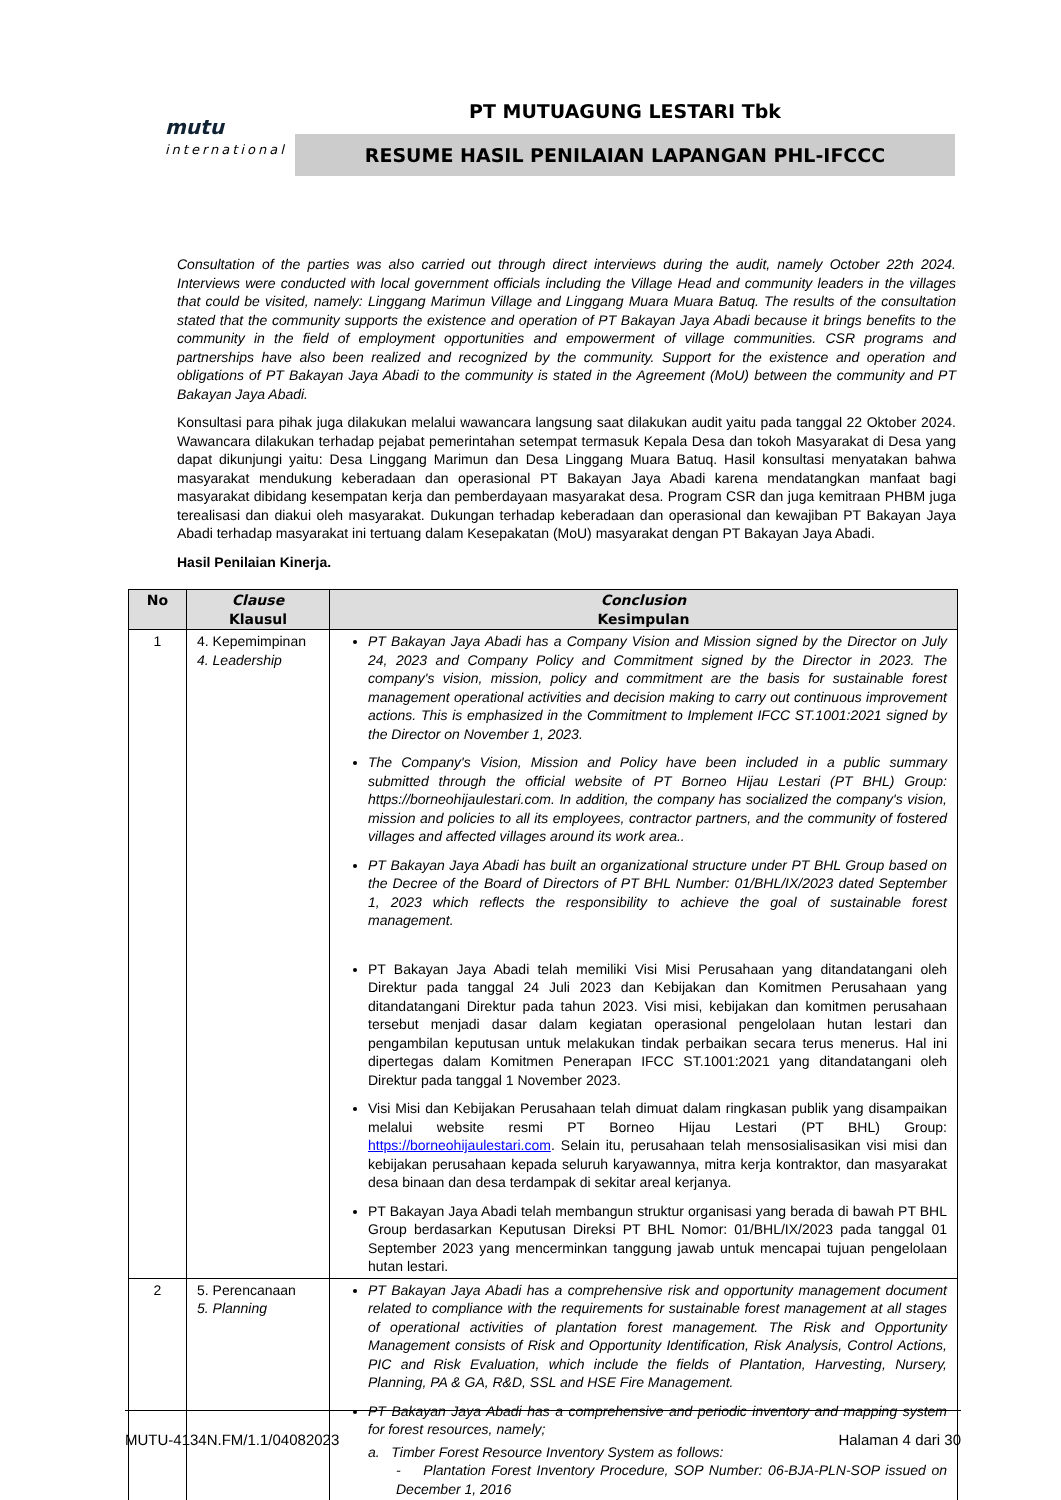mutu
international
PT MUTUAGUNG LESTARI Tbk
RESUME HASIL PENILAIAN LAPANGAN PHL-IFCCC
Consultation of the parties was also carried out through direct interviews during the audit, namely October 22th 2024. Interviews were conducted with local government officials including the Village Head and community leaders in the villages that could be visited, namely: Linggang Marimun Village and Linggang Muara Muara Batuq. The results of the consultation stated that the community supports the existence and operation of PT Bakayan Jaya Abadi because it brings benefits to the community in the field of employment opportunities and empowerment of village communities. CSR programs and partnerships have also been realized and recognized by the community. Support for the existence and operation and obligations of PT Bakayan Jaya Abadi to the community is stated in the Agreement (MoU) between the community and PT Bakayan Jaya Abadi.
Konsultasi para pihak juga dilakukan melalui wawancara langsung saat dilakukan audit yaitu pada tanggal 22 Oktober 2024. Wawancara dilakukan terhadap pejabat pemerintahan setempat termasuk Kepala Desa dan tokoh Masyarakat di Desa yang dapat dikunjungi yaitu: Desa Linggang Marimun dan Desa Linggang Muara Batuq. Hasil konsultasi menyatakan bahwa masyarakat mendukung keberadaan dan operasional PT Bakayan Jaya Abadi karena mendatangkan manfaat bagi masyarakat dibidang kesempatan kerja dan pemberdayaan masyarakat desa. Program CSR dan juga kemitraan PHBM juga terealisasi dan diakui oleh masyarakat. Dukungan terhadap keberadaan dan operasional dan kewajiban PT Bakayan Jaya Abadi terhadap masyarakat ini tertuang dalam Kesepakatan (MoU) masyarakat dengan PT Bakayan Jaya Abadi.
Hasil Penilaian Kinerja.
| No | Clause Klausul | Conclusion Kesimpulan |
| --- | --- | --- |
| 1 | 4. Kepemimpinan 4. Leadership | PT Bakayan Jaya Abadi has a Company Vision and Mission signed by the Director on July 24, 2023 and Company Policy and Commitment signed by the Director in 2023. The company's vision, mission, policy and commitment are the basis for sustainable forest management operational activities and decision making to carry out continuous improvement actions. This is emphasized in the Commitment to Implement IFCC ST.1001:2021 signed by the Director on November 1, 2023. The Company's Vision, Mission and Policy have been included in a public summary submitted through the official website of PT Borneo Hijau Lestari (PT BHL) Group: https://borneohijaulestari.com. In addition, the company has socialized the company's vision, mission and policies to all its employees, contractor partners, and the community of fostered villages and affected villages around its work area.. PT Bakayan Jaya Abadi has built an organizational structure under PT BHL Group based on the Decree of the Board of Directors of PT BHL Number: 01/BHL/IX/2023 dated September 1, 2023 which reflects the responsibility to achieve the goal of sustainable forest management. PT Bakayan Jaya Abadi telah memiliki Visi Misi Perusahaan yang ditandatangani oleh Direktur pada tanggal 24 Juli 2023 dan Kebijakan dan Komitmen Perusahaan yang ditandatangani Direktur pada tahun 2023. Visi misi, kebijakan dan komitmen perusahaan tersebut menjadi dasar dalam kegiatan operasional pengelolaan hutan lestari dan pengambilan keputusan untuk melakukan tindak perbaikan secara terus menerus. Hal ini dipertegas dalam Komitmen Penerapan IFCC ST.1001:2021 yang ditandatangani oleh Direktur pada tanggal 1 November 2023. Visi Misi dan Kebijakan Perusahaan telah dimuat dalam ringkasan publik yang disampaikan melalui website resmi PT Borneo Hijau Lestari (PT BHL) Group: https://borneohijaulestari.com . Selain itu, perusahaan telah mensosialisasikan visi misi dan kebijakan perusahaan kepada seluruh karyawannya, mitra kerja kontraktor, dan masyarakat desa binaan dan desa terdampak di sekitar areal kerjanya. PT Bakayan Jaya Abadi telah membangun struktur organisasi yang berada di bawah PT BHL Group berdasarkan Keputusan Direksi PT BHL Nomor: 01/BHL/IX/2023 pada tanggal 01 September 2023 yang mencerminkan tanggung jawab untuk mencapai tujuan pengelolaan hutan lestari. |
| 2 | 5. Perencanaan 5. Planning | PT Bakayan Jaya Abadi has a comprehensive risk and opportunity management document related to compliance with the requirements for sustainable forest management at all stages of operational activities of plantation forest management. The Risk and Opportunity Management consists of Risk and Opportunity Identification, Risk Analysis, Control Actions, PIC and Risk Evaluation, which include the fields of Plantation, Harvesting, Nursery, Planning, PA & GA, R&D, SSL and HSE Fire Management. PT Bakayan Jaya Abadi has a comprehensive and periodic inventory and mapping system for forest resources, namely; a. Timber Forest Resource Inventory System as follows: - Plantation Forest Inventory Procedure, SOP Number: 06-BJA-PLN-SOP issued on December 1, 2016 |
MUTU-4134N.FM/1.1/04082023 Halaman 4 dari 30